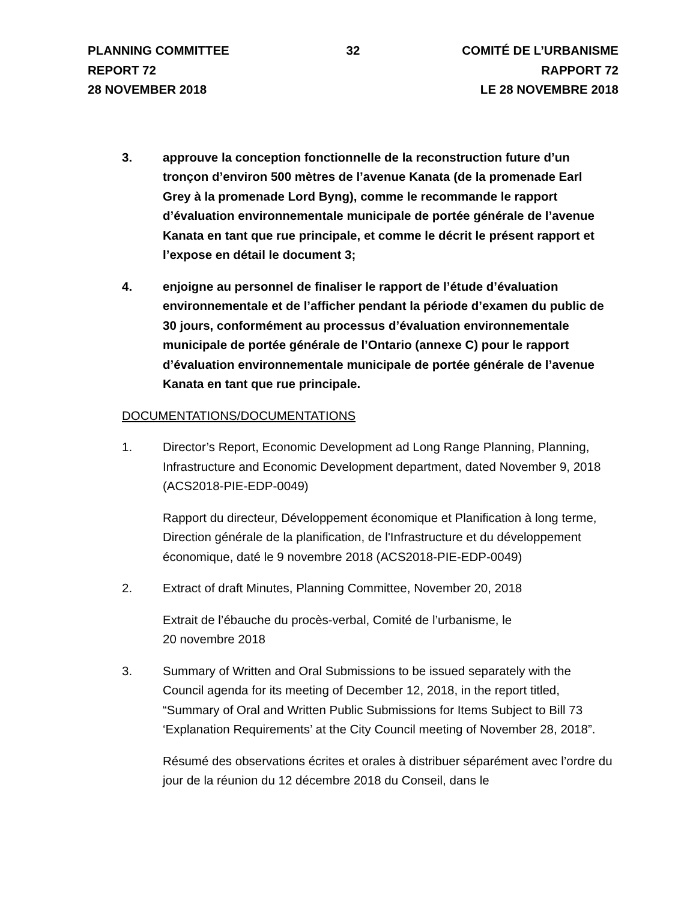PLANNING COMMITTEE
REPORT 72
28 NOVEMBER 2018
32 COMITÉ DE L’URBANISME
RAPPORT 72
LE 28 NOVEMBRE 2018
3. approuve la conception fonctionnelle de la reconstruction future d’un tronçon d’environ 500 mètres de l’avenue Kanata (de la promenade Earl Grey à la promenade Lord Byng), comme le recommande le rapport d’évaluation environnementale municipale de portée générale de l’avenue Kanata en tant que rue principale, et comme le décrit le présent rapport et l’expose en détail le document 3;
4. enjoigne au personnel de finaliser le rapport de l’étude d’évaluation environnementale et de l’afficher pendant la période d’examen du public de 30 jours, conformément au processus d’évaluation environnementale municipale de portée générale de l’Ontario (annexe C) pour le rapport d’évaluation environnementale municipale de portée générale de l’avenue Kanata en tant que rue principale.
DOCUMENTATIONS/DOCUMENTATIONS
1. Director’s Report, Economic Development ad Long Range Planning, Planning, Infrastructure and Economic Development department, dated November 9, 2018 (ACS2018-PIE-EDP-0049)
Rapport du directeur, Développement économique et Planification à long terme, Direction générale de la planification, de l'Infrastructure et du développement économique, daté le 9 novembre 2018 (ACS2018-PIE-EDP-0049)
2. Extract of draft Minutes, Planning Committee, November 20, 2018
Extrait de l’ébauche du procès-verbal, Comité de l’urbanisme, le
20 novembre 2018
3. Summary of Written and Oral Submissions to be issued separately with the Council agenda for its meeting of December 12, 2018, in the report titled, “Summary of Oral and Written Public Submissions for Items Subject to Bill 73 ‘Explanation Requirements’ at the City Council meeting of November 28, 2018”.
Résumé des observations écrites et orales à distribuer séparément avec l’ordre du jour de la réunion du 12 décembre 2018 du Conseil, dans le